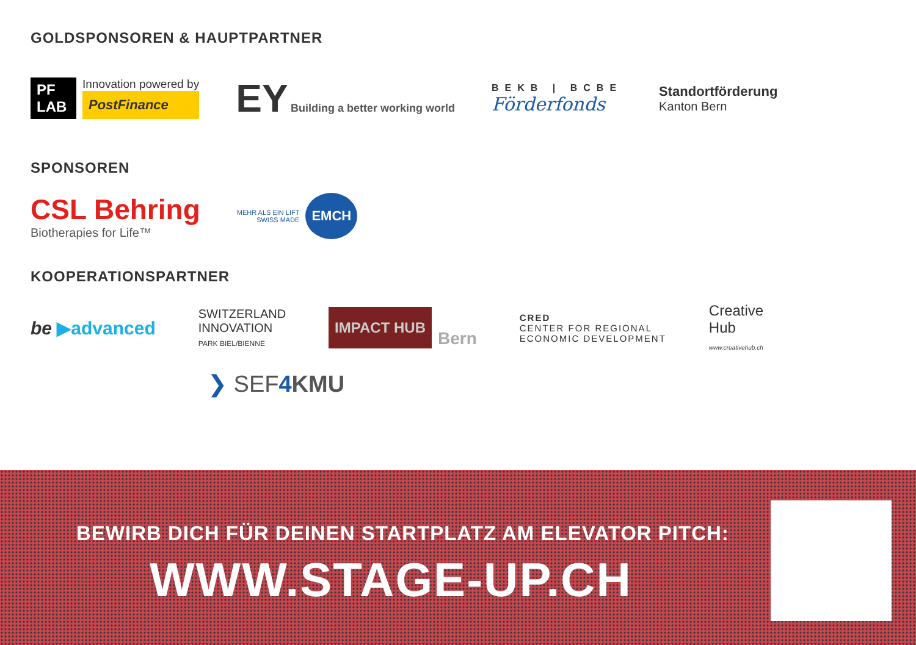GOLDSPONSOREN & HAUPTPARTNER
PF LAB
Innovation powered by
PostFinance
EY Building a better working world
BEKB | BCBE
Förderfonds
Standortförderung
Kanton Bern
SPONSOREN
CSL Behring
Biotherapies for Life™
MEHR ALS EIN LIFT
SWISS MADE
EMCH
KOOPERATIONSPARTNER
be ▶advanced
SWITZERLAND
INNOVATION
PARK BIEL/BIENNE
IMPACT HUB
Bern
CRED
CENTER FOR REGIONAL
ECONOMIC DEVELOPMENT
Creative
Hub
www.creativehub.ch
❯ SEF4 KMU
BEWIRB DICH FÜR DEINEN STARTPLATZ AM ELEVATOR PITCH:
WWW.STAGE-UP.CH